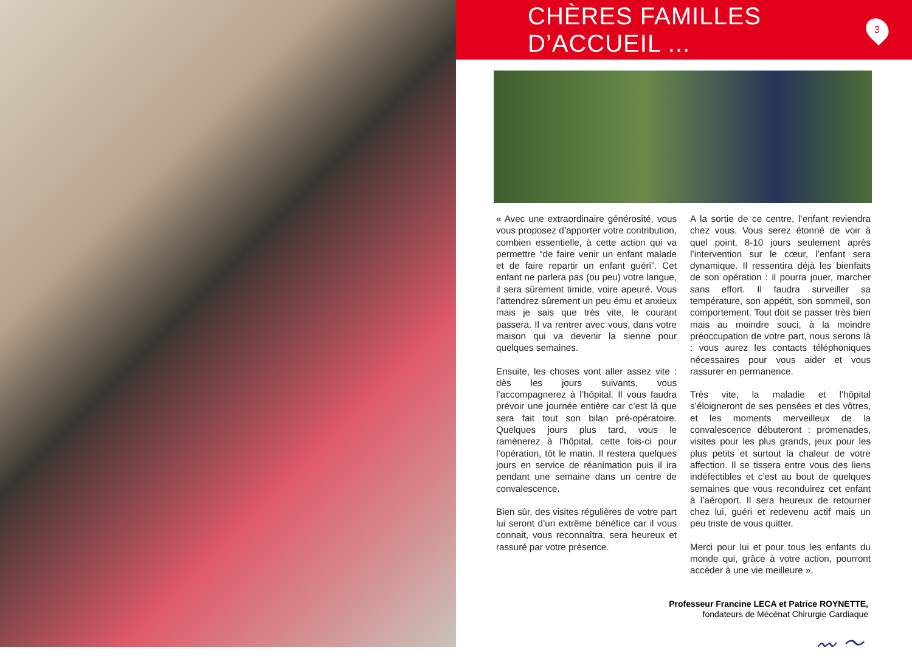CHÈRES FAMILLES D’ACCUEIL ...
3
« Avec une extraordinaire générosité, vous vous proposez d’apporter votre contribution, combien essentielle, à cette action qui va permettre “de faire venir un enfant malade et de faire repartir un enfant guéri”. Cet enfant ne parlera pas (ou peu) votre langue, il sera sûrement timide, voire apeuré. Vous l’attendrez sûrement un peu ému et anxieux mais je sais que très vite, le courant passera. Il va rentrer avec vous, dans votre maison qui va devenir la sienne pour quelques semaines.
Ensuite, les choses vont aller assez vite : dès les jours suivants, vous l’accompagnerez à l’hôpital. Il vous faudra prévoir une journée entière car c’est là que sera fait tout son bilan pré-opératoire. Quelques jours plus tard, vous le ramènerez à l’hôpital, cette fois-ci pour l’opération, tôt le matin. Il restera quelques jours en service de réanimation puis il ira pendant une semaine dans un centre de convalescence.
Bien sûr, des visites régulières de votre part lui seront d’un extrême bénéfice car il vous connait, vous reconnaîtra, sera heureux et rassuré par votre présence.
A la sortie de ce centre, l’enfant reviendra chez vous. Vous serez étonné de voir à quel point, 8-10 jours seulement après l’intervention sur le cœur, l’enfant sera dynamique. Il ressentira déjà les bienfaits de son opération : il pourra jouer, marcher sans effort. Il faudra surveiller sa température, son appétit, son sommeil, son comportement. Tout doit se passer très bien mais au moindre souci, à la moindre préoccupation de votre part, nous serons là : vous aurez les contacts téléphoniques nécessaires pour vous aider et vous rassurer en permanence.
Très vite, la maladie et l’hôpital s’éloigneront de ses pensées et des vôtres, et les moments merveilleux de la convalescence débuteront : promenades, visites pour les plus grands, jeux pour les plus petits et surtout la chaleur de votre affection. Il se tissera entre vous des liens indéfectibles et c’est au bout de quelques semaines que vous reconduirez cet enfant à l’aéroport. Il sera heureux de retourner chez lui, guéri et redevenu actif mais un peu triste de vous quitter.
Merci pour lui et pour tous les enfants du monde qui, grâce à votre action, pourront accéder à une vie meilleure ».
Professeur Francine LECA et Patrice ROYNETTE,
fondateurs de Mécénat Chirurgie Cardiaque
〰 ～